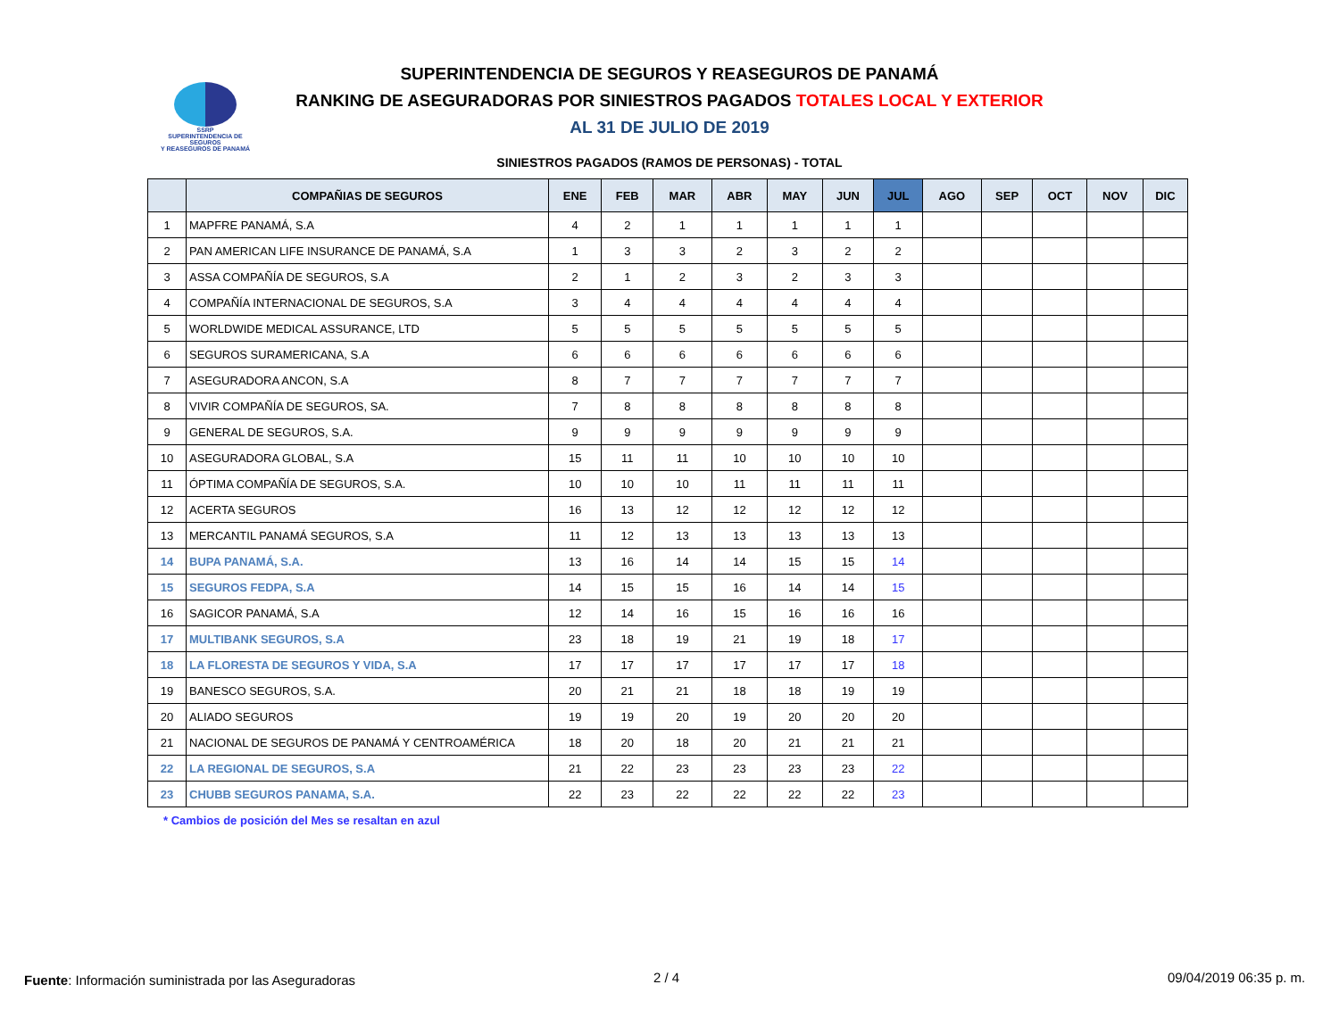SSRP
SUPERINTENDENCIA DE SEGUROS
Y REASEGUROS DE PANAMÁ
SUPERINTENDENCIA DE SEGUROS Y REASEGUROS DE PANAMÁ
RANKING DE ASEGURADORAS POR SINIESTROS PAGADOS TOTALES LOCAL Y EXTERIOR
AL 31 DE JULIO DE 2019
SINIESTROS PAGADOS (RAMOS DE PERSONAS) - TOTAL
| | COMPAÑIAS DE SEGUROS | ENE | FEB | MAR | ABR | MAY | JUN | JUL | AGO | SEP | OCT | NOV | DIC |
| --- | --- | --- | --- | --- | --- | --- | --- | --- | --- | --- | --- | --- | --- |
| 1 | MAPFRE PANAMÁ, S.A | 4 | 2 | 1 | 1 | 1 | 1 | 1 | | | | | |
| 2 | PAN AMERICAN LIFE INSURANCE DE PANAMÁ, S.A | 1 | 3 | 3 | 2 | 3 | 2 | 2 | | | | | |
| 3 | ASSA COMPAÑÍA DE SEGUROS, S.A | 2 | 1 | 2 | 3 | 2 | 3 | 3 | | | | | |
| 4 | COMPAÑÍA INTERNACIONAL DE SEGUROS, S.A | 3 | 4 | 4 | 4 | 4 | 4 | 4 | | | | | |
| 5 | WORLDWIDE MEDICAL ASSURANCE, LTD | 5 | 5 | 5 | 5 | 5 | 5 | 5 | | | | | |
| 6 | SEGUROS SURAMERICANA, S.A | 6 | 6 | 6 | 6 | 6 | 6 | 6 | | | | | |
| 7 | ASEGURADORA ANCON, S.A | 8 | 7 | 7 | 7 | 7 | 7 | 7 | | | | | |
| 8 | VIVIR COMPAÑÍA DE SEGUROS, SA. | 7 | 8 | 8 | 8 | 8 | 8 | 8 | | | | | |
| 9 | GENERAL DE SEGUROS, S.A. | 9 | 9 | 9 | 9 | 9 | 9 | 9 | | | | | |
| 10 | ASEGURADORA GLOBAL, S.A | 15 | 11 | 11 | 10 | 10 | 10 | 10 | | | | | |
| 11 | ÓPTIMA COMPAÑÍA DE SEGUROS, S.A. | 10 | 10 | 10 | 11 | 11 | 11 | 11 | | | | | |
| 12 | ACERTA SEGUROS | 16 | 13 | 12 | 12 | 12 | 12 | 12 | | | | | |
| 13 | MERCANTIL PANAMÁ SEGUROS, S.A | 11 | 12 | 13 | 13 | 13 | 13 | 13 | | | | | |
| 14 | BUPA PANAMÁ, S.A. | 13 | 16 | 14 | 14 | 15 | 15 | 14 | | | | | |
| 15 | SEGUROS FEDPA, S.A | 14 | 15 | 15 | 16 | 14 | 14 | 15 | | | | | |
| 16 | SAGICOR PANAMÁ, S.A | 12 | 14 | 16 | 15 | 16 | 16 | 16 | | | | | |
| 17 | MULTIBANK SEGUROS, S.A | 23 | 18 | 19 | 21 | 19 | 18 | 17 | | | | | |
| 18 | LA FLORESTA DE SEGUROS Y VIDA, S.A | 17 | 17 | 17 | 17 | 17 | 17 | 18 | | | | | |
| 19 | BANESCO SEGUROS, S.A. | 20 | 21 | 21 | 18 | 18 | 19 | 19 | | | | | |
| 20 | ALIADO SEGUROS | 19 | 19 | 20 | 19 | 20 | 20 | 20 | | | | | |
| 21 | NACIONAL DE SEGUROS DE PANAMÁ Y CENTROAMÉRICA | 18 | 20 | 18 | 20 | 21 | 21 | 21 | | | | | |
| 22 | LA REGIONAL DE SEGUROS, S.A | 21 | 22 | 23 | 23 | 23 | 23 | 22 | | | | | |
| 23 | CHUBB SEGUROS PANAMA, S.A. | 22 | 23 | 22 | 22 | 22 | 22 | 23 | | | | | |
* Cambios de posición del Mes se resaltan en azul
Fuente: Información suministrada por las Aseguradoras
2 / 4 09/04/2019 06:35 p. m.